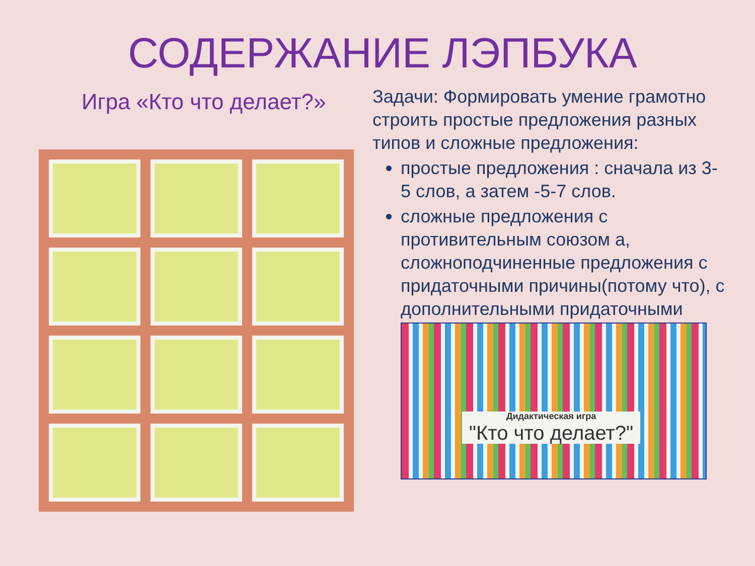СОДЕРЖАНИЕ ЛЭПБУКА
Игра «Кто что делает?»
Задачи: Формировать умение грамотно строить простые предложения разных типов и сложные предложения:
простые предложения : сначала из 3-5 слов, а затем -5-7 слов.
сложные предложения с противительным союзом а, сложноподчиненные предложения с придаточными причины(потому что), с дополнительными придаточными
Дидактическая игра
"Кто что делает?"